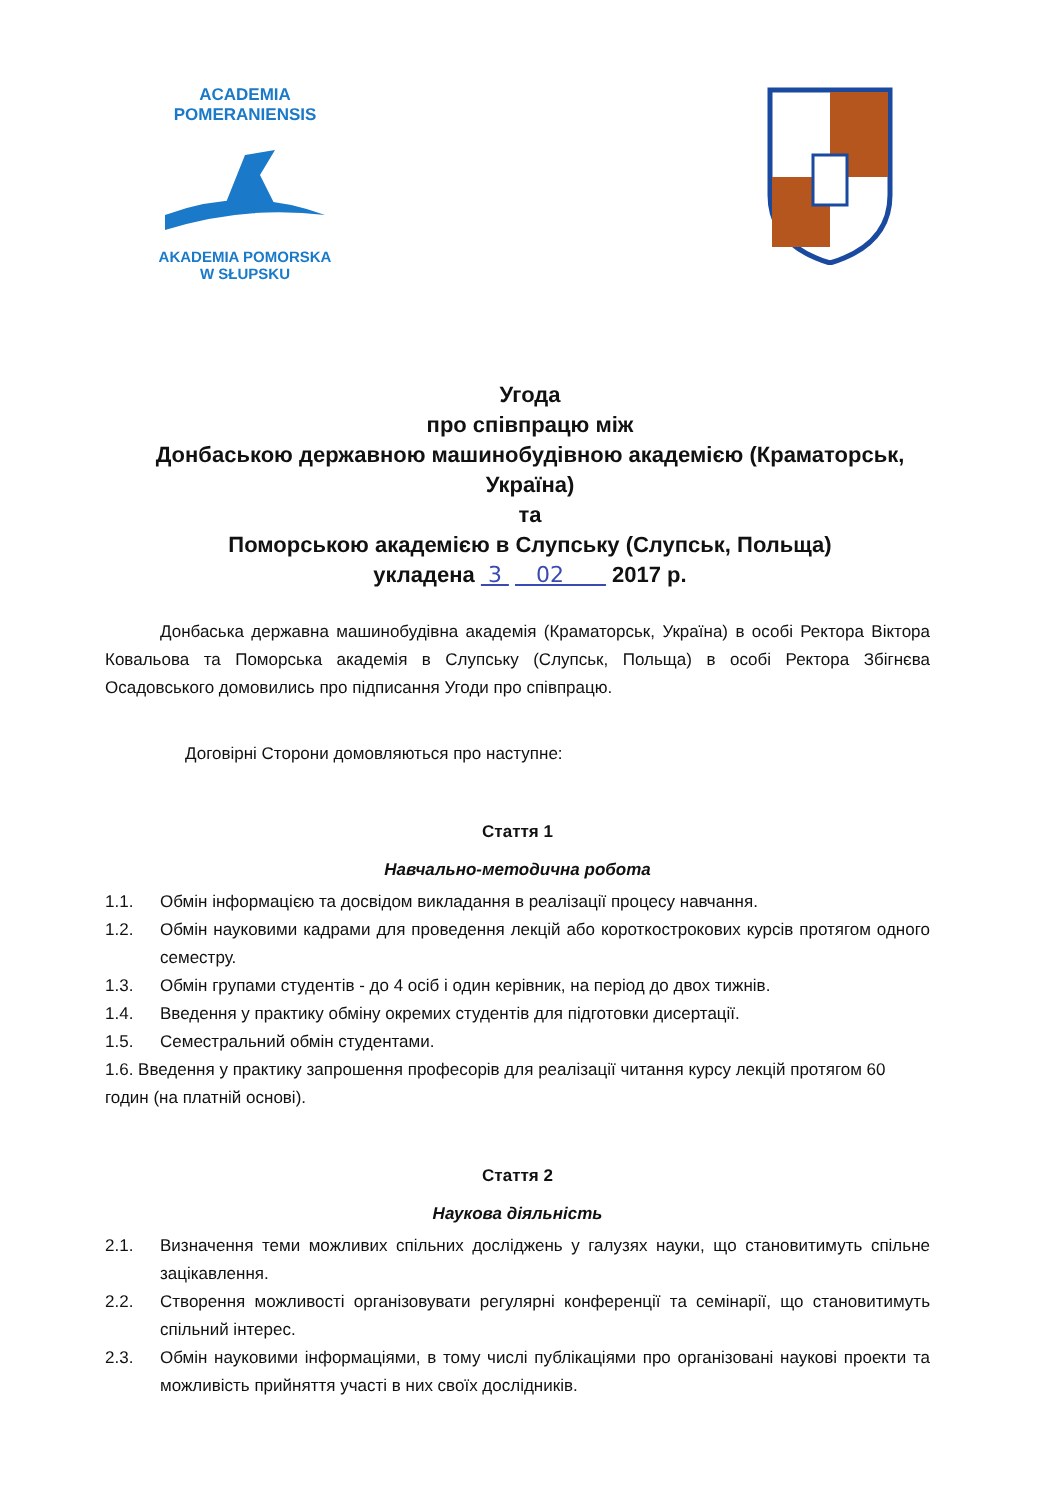ACADEMIA POMERANIENSIS
AKADEMIA POMORSKA
W SŁUPSKU
Угода
про співпрацю між
Донбаською державною машинобудівною академією (Краматорськ,
Україна)
та
Поморською академією в Слупську (Слупськ, Польща)
укладена 3 02 2017 р.
Донбаська державна машинобудівна академія (Краматорськ, Україна) в особі Ректора Віктора Ковальова та Поморська академія в Слупську (Слупськ, Польща) в особі Ректора Збігнєва Осадовського домовились про підписання Угоди про співпрацю.
Договірні Сторони домовляються про наступне:
Стаття 1
Навчально-методична робота
1.1. Обмін інформацією та досвідом викладання в реалізації процесу навчання.
1.2. Обмін науковими кадрами для проведення лекцій або короткострокових курсів протягом одного семестру.
1.3. Обмін групами студентів - до 4 осіб і один керівник, на період до двох тижнів.
1.4. Введення у практику обміну окремих студентів для підготовки дисертації.
1.5. Семестральний обмін студентами.
1.6. Введення у практику запрошення професорів для реалізації читання курсу лекцій протягом 60 годин (на платній основі).
Стаття 2
Наукова діяльність
2.1. Визначення теми можливих спільних досліджень у галузях науки, що становитимуть спільне зацікавлення.
2.2. Створення можливості організовувати регулярні конференції та семінарії, що становитимуть спільний інтерес.
2.3. Обмін науковими інформаціями, в тому числі публікаціями про організовані наукові проекти та можливість прийняття участі в них своїх дослідників.